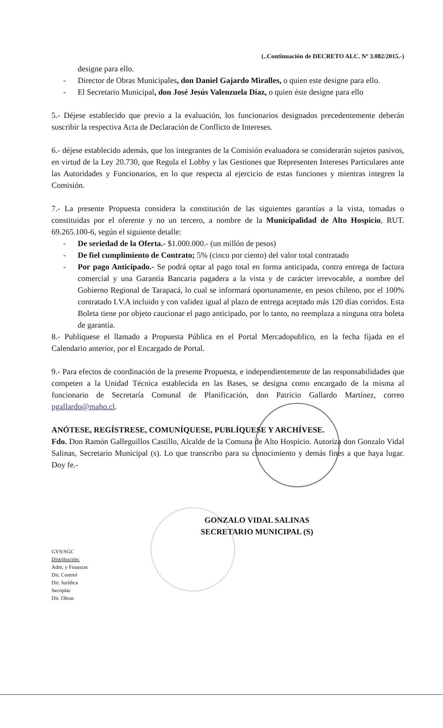(..Continuación de DECRETO ALC. Nº 3.082/2015.-)
designe para ello.
- Director de Obras Municipales, don Daniel Gajardo Miralles, o quien este designe para ello.
- El Secretario Municipal, don José Jesús Valenzuela Díaz, o quien éste designe para ello
5.- Déjese establecido que previo a la evaluación, los funcionarios designados precedentemente deberán suscribir la respectiva Acta de Declaración de Conflicto de Intereses.
6.- déjese establecido además, que los integrantes de la Comisión evaluadora se considerarán sujetos pasivos, en virtud de la Ley 20.730, que Regula el Lobby y las Gestiones que Representen Intereses Particulares ante las Autoridades y Funcionarios, en lo que respecta al ejercicio de estas funciones y mientras integren la Comisión.
7.- La presente Propuesta considera la constitución de las siguientes garantías a la vista, tomadas o constituidas por el oferente y no un tercero, a nombre de la Municipalidad de Alto Hospicio, RUT. 69.265.100-6, según el siguiente detalle:
- De seriedad de la Oferta.- $1.000.000.- (un millón de pesos)
- De fiel cumplimiento de Contrato; 5% (cinco por ciento) del valor total contratado
- Por pago Anticipado.- Se podrá optar al pago total en forma anticipada, contra entrega de factura comercial y una Garantía Bancaria pagadera a la vista y de carácter irrevocable, a nombre del Gobierno Regional de Tarapacá, lo cual se informará oportunamente, en pesos chileno, por el 100% contratado I.V.A incluido y con validez igual al plazo de entrega aceptado más 120 días corridos. Esta Boleta tiene por objeto caucionar el pago anticipado, por lo tanto, no reemplaza a ninguna otra boleta de garantía.
8.- Publíquese el llamado a Propuesta Pública en el Portal Mercadopublico, en la fecha fijada en el Calendario anterior, por el Encargado de Portal.
9.- Para efectos de coordinación de la presente Propuesta, e independientemente de las responsabilidades que competen a la Unidad Técnica establecida en las Bases, se designa como encargado de la misma al funcionario de Secretaría Comunal de Planificación, don Patricio Gallardo Martínez, correo pgallardo@maho.cl.
ANÓTESE, REGÍSTRESE, COMUNÍQUESE, PUBLÍQUESE Y ARCHÍVESE.
Fdo. Don Ramón Galleguillos Castillo, Alcalde de la Comuna de Alto Hospicio. Autoriza don Gonzalo Vidal Salinas, Secretario Municipal (s). Lo que transcribo para su conocimiento y demás fines a que haya lugar. Doy fe.-
GONZALO VIDAL SALINAS
SECRETARIO MUNICIPAL (S)
GVS/SGC
Distribución:
Adm. y Finanzas
Dir. Control
Dir. Jurídica
Secoplac
Dir. Obras